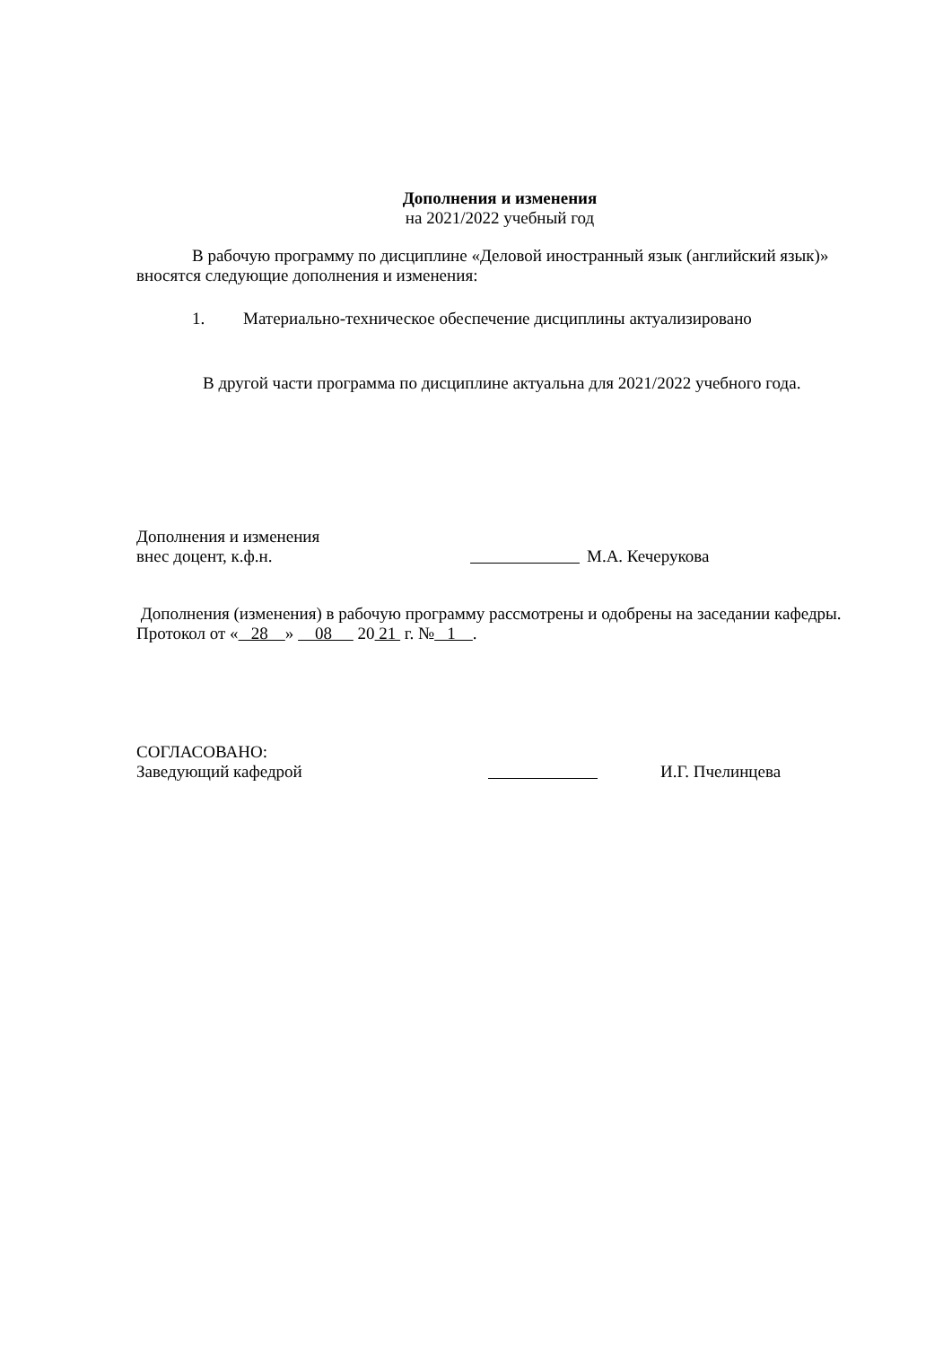Дополнения и изменения
на 2021/2022 учебный год
В рабочую программу по дисциплине «Деловой иностранный язык (английский язык)» вносятся следующие дополнения и изменения:
1. Материально-техническое обеспечение дисциплины актуализировано
В другой части программа по дисциплине актуальна для 2021/2022 учебного года.
Дополнения и изменения
внес доцент, к.ф.н. М.А. Кечерукова
Дополнения (изменения) в рабочую программу рассмотрены и одобрены на заседании кафедры. Протокол от « 28 » 08 20 21 г. № 1 .
СОГЛАСОВАНО:
Заведующий кафедрой И.Г. Пчелинцева